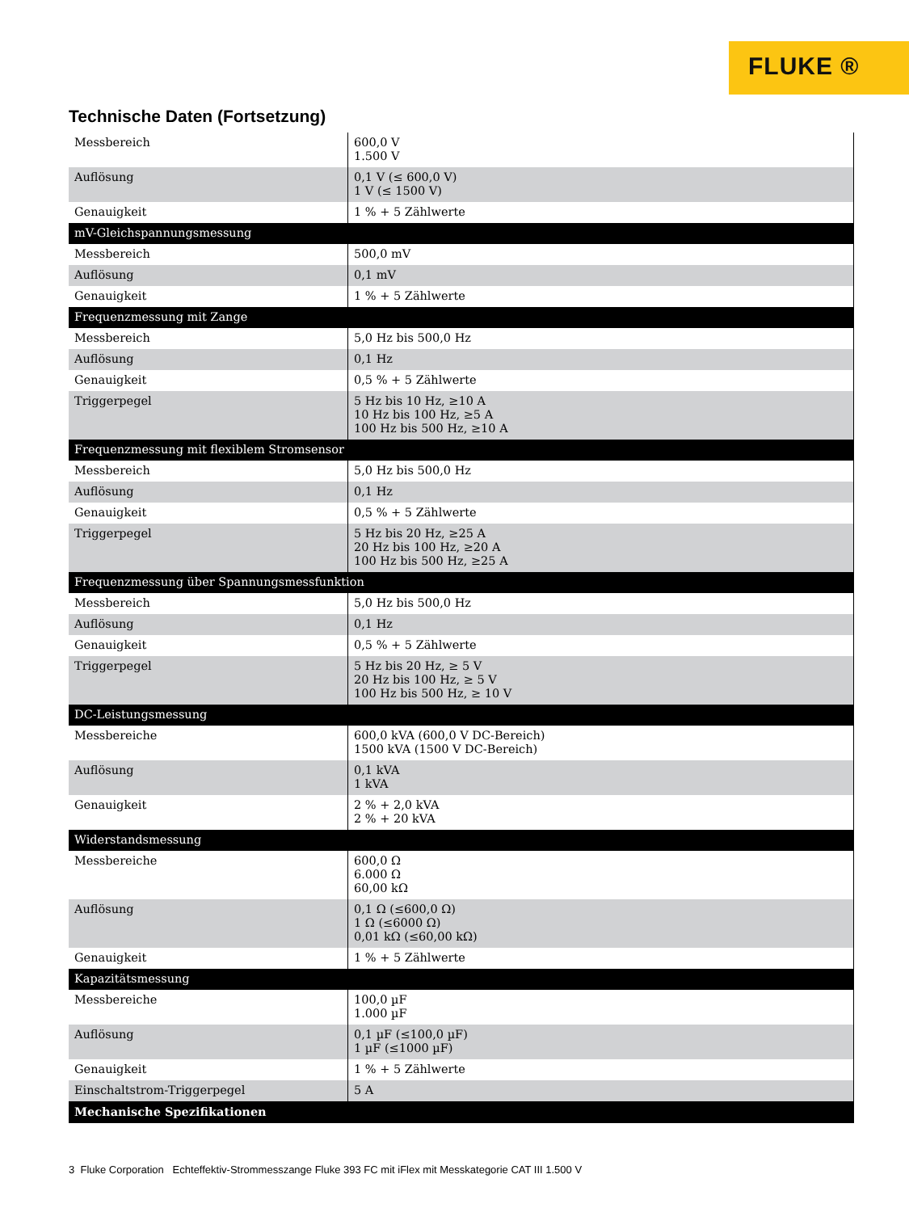FLUKE ®
Technische Daten (Fortsetzung)
| Messbereich | 600,0 V 1.500 V |
| Auflösung | 0,1 V (≤ 600,0 V) 1 V (≤ 1500 V) |
| Genauigkeit | 1 % + 5 Zählwerte |
| mV-Gleichspannungsmessung | |
| Messbereich | 500,0 mV |
| Auflösung | 0,1 mV |
| Genauigkeit | 1 % + 5 Zählwerte |
| Frequenzmessung mit Zange | |
| Messbereich | 5,0 Hz bis 500,0 Hz |
| Auflösung | 0,1 Hz |
| Genauigkeit | 0,5 % + 5 Zählwerte |
| Triggerpegel | 5 Hz bis 10 Hz, ≥10 A 10 Hz bis 100 Hz, ≥5 A 100 Hz bis 500 Hz, ≥10 A |
| Frequenzmessung mit flexiblem Stromsensor | |
| Messbereich | 5,0 Hz bis 500,0 Hz |
| Auflösung | 0,1 Hz |
| Genauigkeit | 0,5 % + 5 Zählwerte |
| Triggerpegel | 5 Hz bis 20 Hz, ≥25 A 20 Hz bis 100 Hz, ≥20 A 100 Hz bis 500 Hz, ≥25 A |
| Frequenzmessung über Spannungsmessfunktion | |
| Messbereich | 5,0 Hz bis 500,0 Hz |
| Auflösung | 0,1 Hz |
| Genauigkeit | 0,5 % + 5 Zählwerte |
| Triggerpegel | 5 Hz bis 20 Hz, ≥ 5 V 20 Hz bis 100 Hz, ≥ 5 V 100 Hz bis 500 Hz, ≥ 10 V |
| DC-Leistungsmessung | |
| Messbereiche | 600,0 kVA (600,0 V DC-Bereich) 1500 kVA (1500 V DC-Bereich) |
| Auflösung | 0,1 kVA 1 kVA |
| Genauigkeit | 2 % + 2,0 kVA 2 % + 20 kVA |
| Widerstandsmessung | |
| Messbereiche | 600,0 Ω 6.000 Ω 60,00 kΩ |
| Auflösung | 0,1 Ω (≤600,0 Ω) 1 Ω (≤6000 Ω) 0,01 kΩ (≤60,00 kΩ) |
| Genauigkeit | 1 % + 5 Zählwerte |
| Kapazitätsmessung | |
| Messbereiche | 100,0 µF 1.000 µF |
| Auflösung | 0,1 µF (≤100,0 µF) 1 µF (≤1000 µF) |
| Genauigkeit | 1 % + 5 Zählwerte |
| Einschaltstrom-Triggerpegel | 5 A |
| Mechanische Spezifikationen | |
3 Fluke Corporation Echteffektiv-Strommesszange Fluke 393 FC mit iFlex mit Messkategorie CAT III 1.500 V